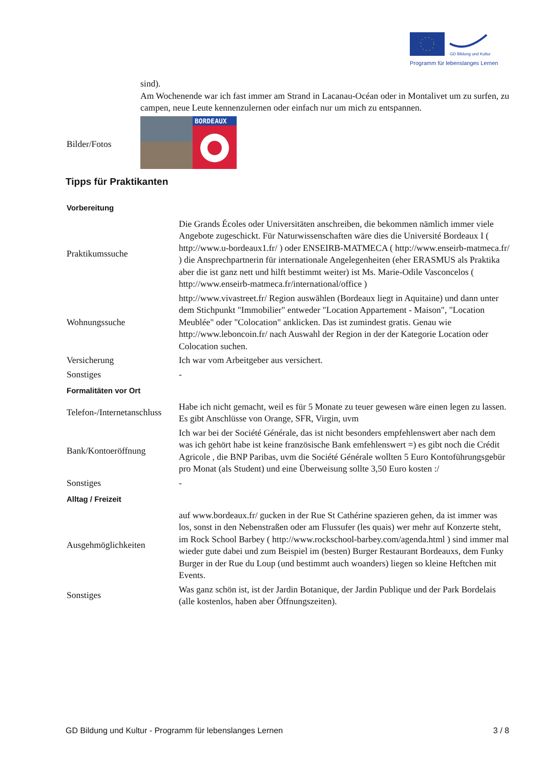GD Bildung und Kultur
Programm für lebenslanges Lernen
| | sind). Am Wochenende war ich fast immer am Strand in Lacanau-Océan oder in Montalivet um zu surfen, zu campen, neue Leute kennenzulernen oder einfach nur um mich zu entspannen. |
| Bilder/Fotos | BORDEAUX |
Tipps für Praktikanten
| Vorbereitung | |
| Praktikumssuche | Die Grands Écoles oder Universitäten anschreiben, die bekommen nämlich immer viele Angebote zugeschickt. Für Naturwissenschaften wäre dies die Université Bordeaux I ( http://www.u-bordeaux1.fr/ ) oder ENSEIRB-MATMECA ( http://www.enseirb-matmeca.fr/ ) die Ansprechpartnerin für internationale Angelegenheiten (eher ERASMUS als Praktika aber die ist ganz nett und hilft bestimmt weiter) ist Ms. Marie-Odile Vasconcelos ( http://www.enseirb-matmeca.fr/international/office ) |
| Wohnungssuche | http://www.vivastreet.fr/ Region auswählen (Bordeaux liegt in Aquitaine) und dann unter dem Stichpunkt "Immobilier" entweder "Location Appartement - Maison", "Location Meublée" oder "Colocation" anklicken. Das ist zumindest gratis. Genau wie http://www.leboncoin.fr/ nach Auswahl der Region in der der Kategorie Location oder Colocation suchen. |
| Versicherung | Ich war vom Arbeitgeber aus versichert. |
| Sonstiges | - |
| Formalitäten vor Ort | |
| Telefon-/Internetanschluss | Habe ich nicht gemacht, weil es für 5 Monate zu teuer gewesen wäre einen legen zu lassen. Es gibt Anschlüsse von Orange, SFR, Virgin, uvm |
| Bank/Kontoeröffnung | Ich war bei der Société Générale, das ist nicht besonders empfehlenswert aber nach dem was ich gehört habe ist keine französische Bank emfehlenswert =) es gibt noch die Crédit Agricole , die BNP Paribas, uvm die Société Générale wollten 5 Euro Kontoführungsgebür pro Monat (als Student) und eine Überweisung sollte 3,50 Euro kosten :/ |
| Sonstiges | - |
| Alltag / Freizeit | |
| Ausgehmöglichkeiten | auf www.bordeaux.fr/ gucken in der Rue St Cathérine spazieren gehen, da ist immer was los, sonst in den Nebenstraßen oder am Flussufer (les quais) wer mehr auf Konzerte steht, im Rock School Barbey ( http://www.rockschool-barbey.com/agenda.html ) sind immer mal wieder gute dabei und zum Beispiel im (besten) Burger Restaurant Bordeauxs, dem Funky Burger in der Rue du Loup (und bestimmt auch woanders) liegen so kleine Heftchen mit Events. |
| Sonstiges | Was ganz schön ist, ist der Jardin Botanique, der Jardin Publique und der Park Bordelais (alle kostenlos, haben aber Öffnungszeiten). |
GD Bildung und Kultur - Programm für lebenslanges Lernen 3 / 8